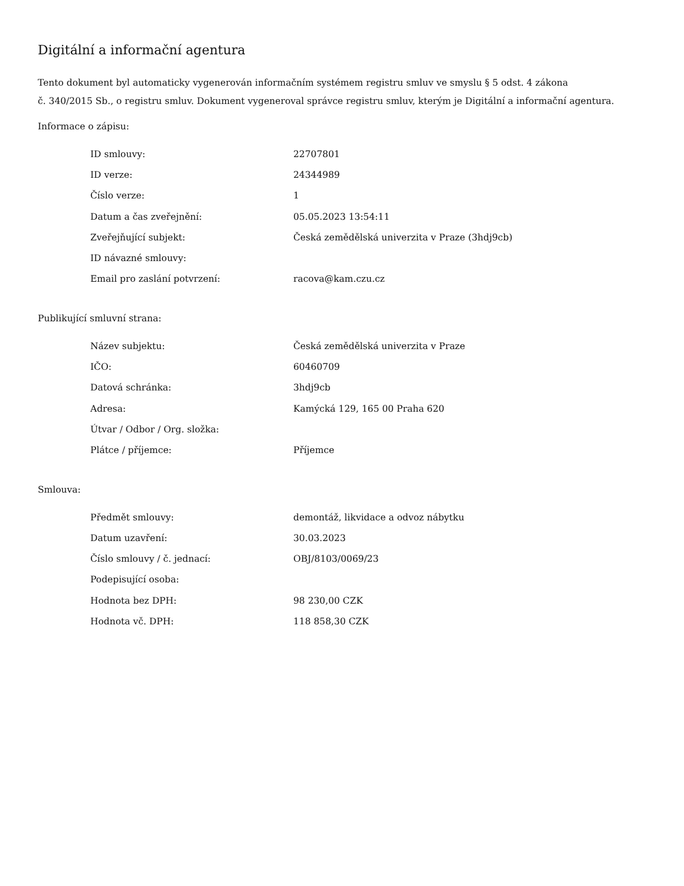Digitální a informační agentura
Tento dokument byl automaticky vygenerován informačním systémem registru smluv ve smyslu § 5 odst. 4 zákona
č. 340/2015 Sb., o registru smluv. Dokument vygeneroval správce registru smluv, kterým je Digitální a informační agentura.
Informace o zápisu:
| ID smlouvy: | 22707801 |
| ID verze: | 24344989 |
| Číslo verze: | 1 |
| Datum a čas zveřejnění: | 05.05.2023 13:54:11 |
| Zveřejňující subjekt: | Česká zemědělská univerzita v Praze (3hdj9cb) |
| ID návazné smlouvy: | |
| Email pro zaslání potvrzení: | racova@kam.czu.cz |
Publikující smluvní strana:
| Název subjektu: | Česká zemědělská univerzita v Praze |
| IČO: | 60460709 |
| Datová schránka: | 3hdj9cb |
| Adresa: | Kamýcká 129, 165 00 Praha 620 |
| Útvar / Odbor / Org. složka: | |
| Plátce / příjemce: | Příjemce |
Smlouva:
| Předmět smlouvy: | demontáž, likvidace a odvoz nábytku |
| Datum uzavření: | 30.03.2023 |
| Číslo smlouvy / č. jednací: | OBJ/8103/0069/23 |
| Podepisující osoba: | |
| Hodnota bez DPH: | 98 230,00 CZK |
| Hodnota vč. DPH: | 118 858,30 CZK |